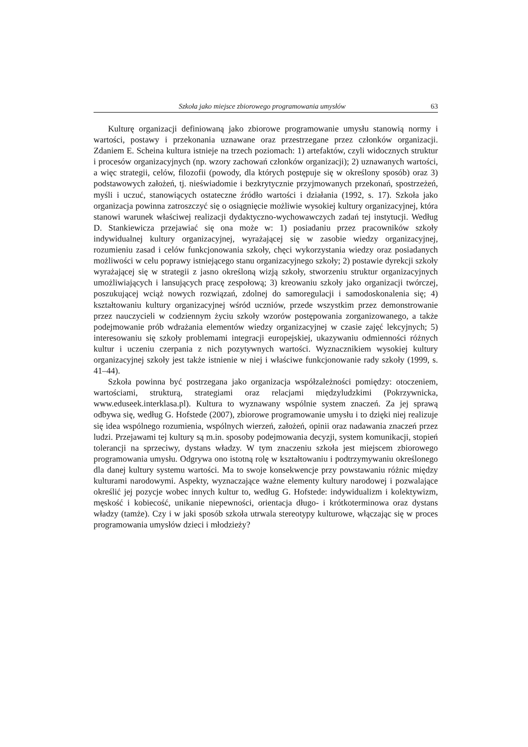Szkoła jako miejsce zbiorowego programowania umysłów 63
Kulturę organizacji definiowaną jako zbiorowe programowanie umysłu stanowią normy i wartości, postawy i przekonania uznawane oraz przestrzegane przez członków organizacji. Zdaniem E. Scheina kultura istnieje na trzech poziomach: 1) artefaktów, czyli widocznych struktur i procesów organizacyjnych (np. wzory zachowań członków organizacji); 2) uznawanych wartości, a więc strategii, celów, filozofii (powody, dla których postępuje się w określony sposób) oraz 3) podstawowych założeń, tj. nieświadomie i bezkrytycznie przyjmowanych przekonań, spostrzeżeń, myśli i uczuć, stanowiących ostateczne źródło wartości i działania (1992, s. 17). Szkoła jako organizacja powinna zatroszczyć się o osiągnięcie możliwie wysokiej kultury organizacyjnej, która stanowi warunek właściwej realizacji dydaktyczno-wychowawczych zadań tej instytucji. Według D. Stankiewicza przejawiać się ona może w: 1) posiadaniu przez pracowników szkoły indywidualnej kultury organizacyjnej, wyrażającej się w zasobie wiedzy organizacyjnej, rozumieniu zasad i celów funkcjonowania szkoły, chęci wykorzystania wiedzy oraz posiadanych możliwości w celu poprawy istniejącego stanu organizacyjnego szkoły; 2) postawie dyrekcji szkoły wyrażającej się w strategii z jasno określoną wizją szkoły, stworzeniu struktur organizacyjnych umożliwiających i lansujących pracę zespołową; 3) kreowaniu szkoły jako organizacji twórczej, poszukującej wciąż nowych rozwiązań, zdolnej do samoregulacji i samodoskonalenia się; 4) kształtowaniu kultury organizacyjnej wśród uczniów, przede wszystkim przez demonstrowanie przez nauczycieli w codziennym życiu szkoły wzorów postępowania zorganizowanego, a także podejmowanie prób wdrażania elementów wiedzy organizacyjnej w czasie zajęć lekcyjnych; 5) interesowaniu się szkoły problemami integracji europejskiej, ukazywaniu odmienności różnych kultur i uczeniu czerpania z nich pozytywnych wartości. Wyznacznikiem wysokiej kultury organizacyjnej szkoły jest także istnienie w niej i właściwe funkcjonowanie rady szkoły (1999, s. 41–44).
Szkoła powinna być postrzegana jako organizacja współzależności pomiędzy: otoczeniem, wartościami, strukturą, strategiami oraz relacjami międzyludzkimi (Pokrzywnicka, www.eduseek.interklasa.pl). Kultura to wyznawany wspólnie system znaczeń. Za jej sprawą odbywa się, według G. Hofstede (2007), zbiorowe programowanie umysłu i to dzięki niej realizuje się idea wspólnego rozumienia, wspólnych wierzeń, założeń, opinii oraz nadawania znaczeń przez ludzi. Przejawami tej kultury są m.in. sposoby podejmowania decyzji, system komunikacji, stopień tolerancji na sprzeciwy, dystans władzy. W tym znaczeniu szkoła jest miejscem zbiorowego programowania umysłu. Odgrywa ono istotną rolę w kształtowaniu i podtrzymywaniu określonego dla danej kultury systemu wartości. Ma to swoje konsekwencje przy powstawaniu różnic między kulturami narodowymi. Aspekty, wyznaczające ważne elementy kultury narodowej i pozwalające określić jej pozycje wobec innych kultur to, według G. Hofstede: indywidualizm i kolektywizm, męskość i kobiecość, unikanie niepewności, orientacja długo- i krótkoterminowa oraz dystans władzy (tamże). Czy i w jaki sposób szkoła utrwala stereotypy kulturowe, włączając się w proces programowania umysłów dzieci i młodzieży?